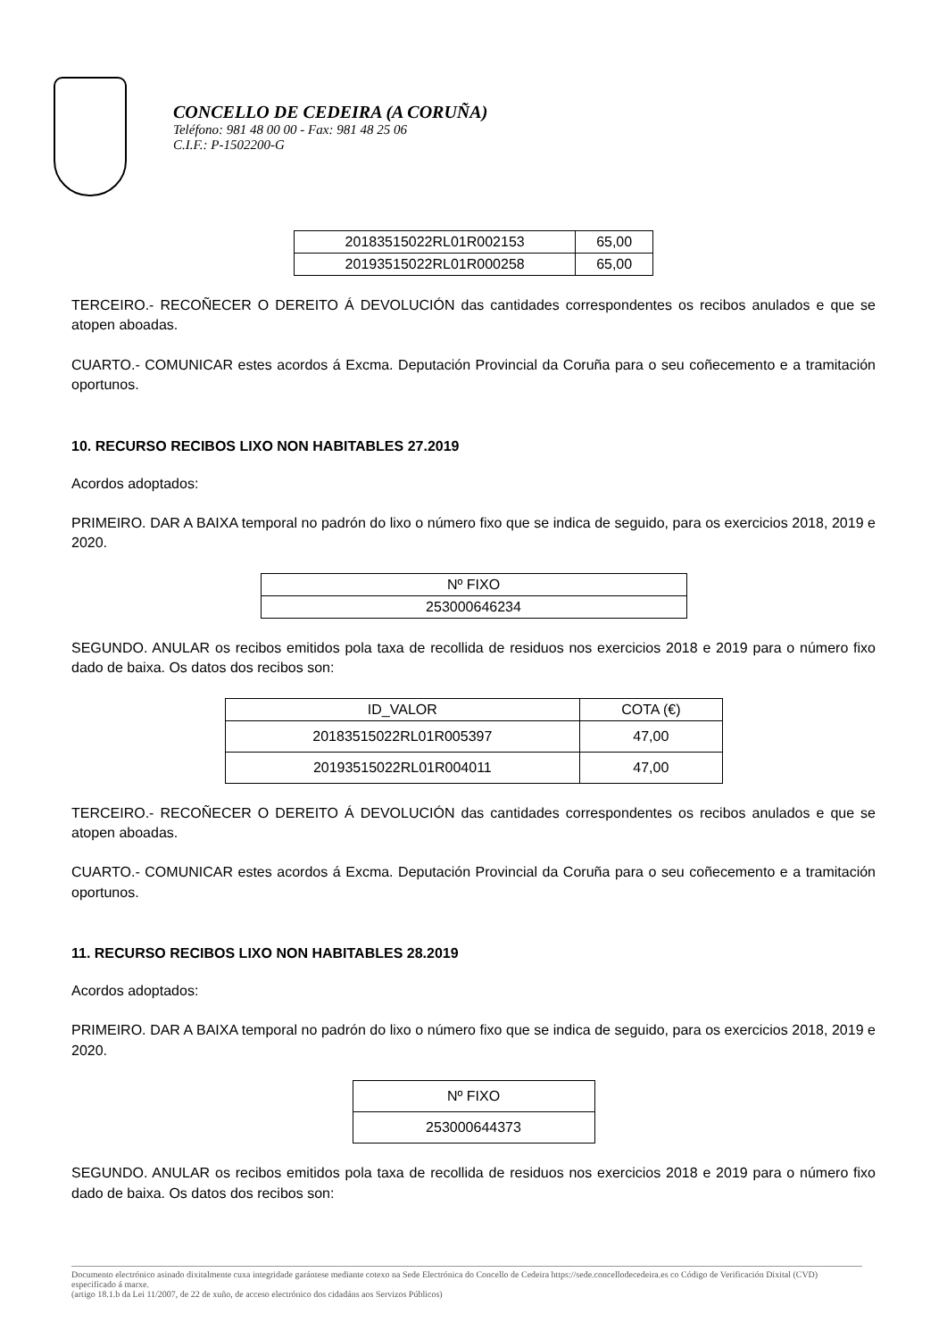CONCELLO DE CEDEIRA (A CORUÑA)
Teléfono: 981 48 00 00 - Fax: 981 48 25 06
C.I.F.: P-1502200-G
| 20183515022RL01R002153 | 65,00 |
| 20193515022RL01R000258 | 65,00 |
TERCEIRO.- RECOÑECER O DEREITO Á DEVOLUCIÓN das cantidades correspondentes os recibos anulados e que se atopen aboadas.
CUARTO.- COMUNICAR estes acordos á Excma. Deputación Provincial da Coruña para o seu coñecemento e a tramitación oportunos.
10. RECURSO RECIBOS LIXO NON HABITABLES 27.2019
Acordos adoptados:
PRIMEIRO. DAR A BAIXA temporal no padrón do lixo o número fixo que se indica de seguido, para os exercicios 2018, 2019 e 2020.
| Nº FIXO |
| --- |
| 253000646234 |
SEGUNDO. ANULAR os recibos emitidos pola taxa de recollida de residuos nos exercicios 2018 e 2019 para o número fixo dado de baixa. Os datos dos recibos son:
| ID_VALOR | COTA (€) |
| --- | --- |
| 20183515022RL01R005397 | 47,00 |
| 20193515022RL01R004011 | 47,00 |
TERCEIRO.- RECOÑECER O DEREITO Á DEVOLUCIÓN das cantidades correspondentes os recibos anulados e que se atopen aboadas.
CUARTO.- COMUNICAR estes acordos á Excma. Deputación Provincial da Coruña para o seu coñecemento e a tramitación oportunos.
11. RECURSO RECIBOS LIXO NON HABITABLES 28.2019
Acordos adoptados:
PRIMEIRO. DAR A BAIXA temporal no padrón do lixo o número fixo que se indica de seguido, para os exercicios 2018, 2019 e 2020.
| Nº FIXO |
| --- |
| 253000644373 |
SEGUNDO. ANULAR os recibos emitidos pola taxa de recollida de residuos nos exercicios 2018 e 2019 para o número fixo dado de baixa. Os datos dos recibos son:
Documento electrónico asinado dixitalmente cuxa integridade garántese mediante cotexo na Sede Electrónica do Concello de Cedeira https://sede.concellodecedeira.es co Código de Verificación Dixital (CVD) especificado á marxe.
(artigo 18.1.b da Lei 11/2007, de 22 de xuño, de acceso electrónico dos cidadáns aos Servizos Públicos)